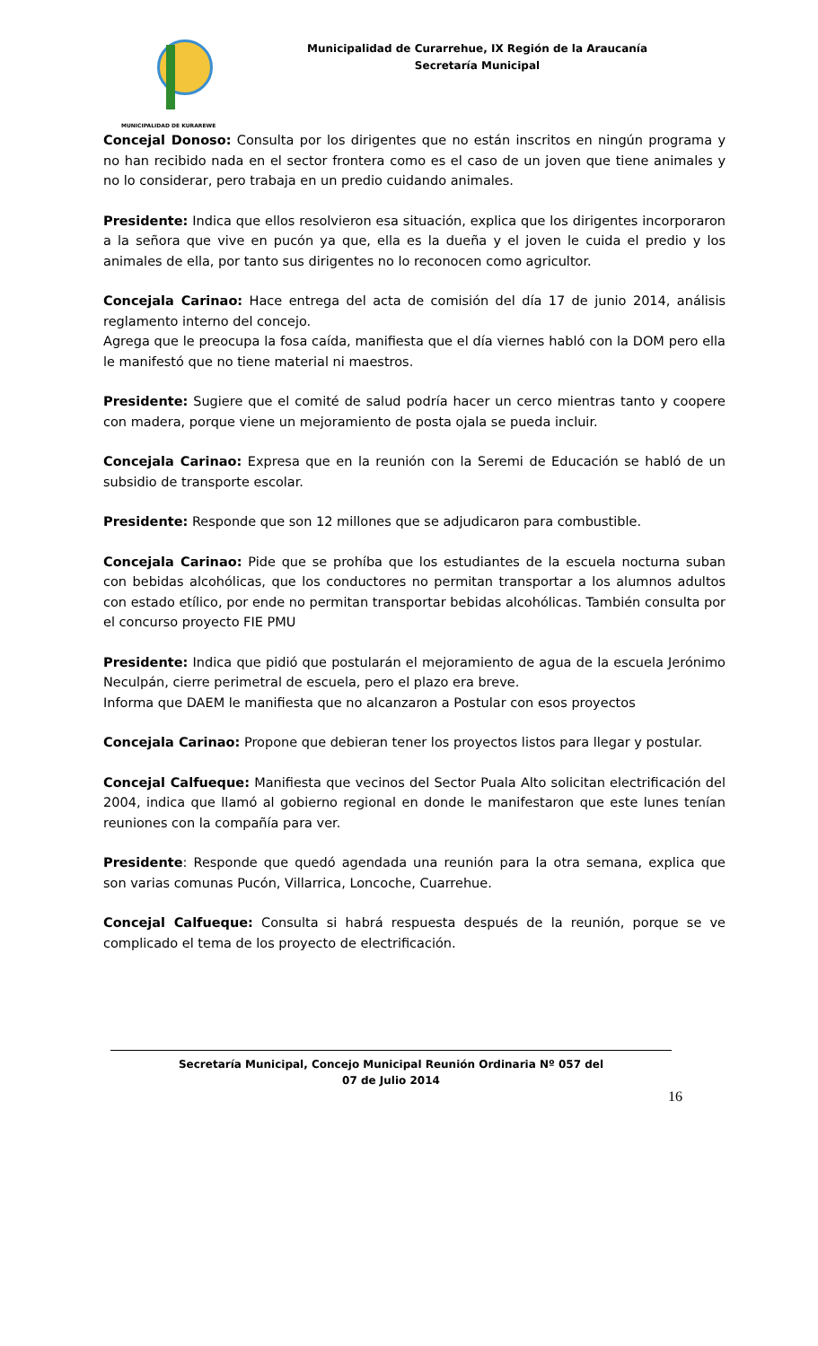MUNICIPALIDAD DE KURAREWE
Municipalidad de Curarrehue, IX Región de la Araucanía
Secretaría Municipal
Concejal Donoso: Consulta por los dirigentes que no están inscritos en ningún programa y no han recibido nada en el sector frontera como es el caso de un joven que tiene animales y no lo considerar, pero trabaja en un predio cuidando animales.
Presidente: Indica que ellos resolvieron esa situación, explica que los dirigentes incorporaron a la señora que vive en pucón ya que, ella es la dueña y el joven le cuida el predio y los animales de ella, por tanto sus dirigentes no lo reconocen como agricultor.
Concejala Carinao: Hace entrega del acta de comisión del día 17 de junio 2014, análisis reglamento interno del concejo.
Agrega que le preocupa la fosa caída, manifiesta que el día viernes habló con la DOM pero ella le manifestó que no tiene material ni maestros.
Presidente: Sugiere que el comité de salud podría hacer un cerco mientras tanto y coopere con madera, porque viene un mejoramiento de posta ojala se pueda incluir.
Concejala Carinao: Expresa que en la reunión con la Seremi de Educación se habló de un subsidio de transporte escolar.
Presidente: Responde que son 12 millones que se adjudicaron para combustible.
Concejala Carinao: Pide que se prohíba que los estudiantes de la escuela nocturna suban con bebidas alcohólicas, que los conductores no permitan transportar a los alumnos adultos con estado etílico, por ende no permitan transportar bebidas alcohólicas. También consulta por el concurso proyecto FIE PMU
Presidente: Indica que pidió que postularán el mejoramiento de agua de la escuela Jerónimo Neculpán, cierre perimetral de escuela, pero el plazo era breve.
Informa que DAEM le manifiesta que no alcanzaron a Postular con esos proyectos
Concejala Carinao: Propone que debieran tener los proyectos listos para llegar y postular.
Concejal Calfueque: Manifiesta que vecinos del Sector Puala Alto solicitan electrificación del 2004, indica que llamó al gobierno regional en donde le manifestaron que este lunes tenían reuniones con la compañía para ver.
Presidente: Responde que quedó agendada una reunión para la otra semana, explica que son varias comunas Pucón, Villarrica, Loncoche, Cuarrehue.
Concejal Calfueque: Consulta si habrá respuesta después de la reunión, porque se ve complicado el tema de los proyecto de electrificación.
Secretaría Municipal, Concejo Municipal Reunión Ordinaria Nº 057 del
07 de Julio 2014
16